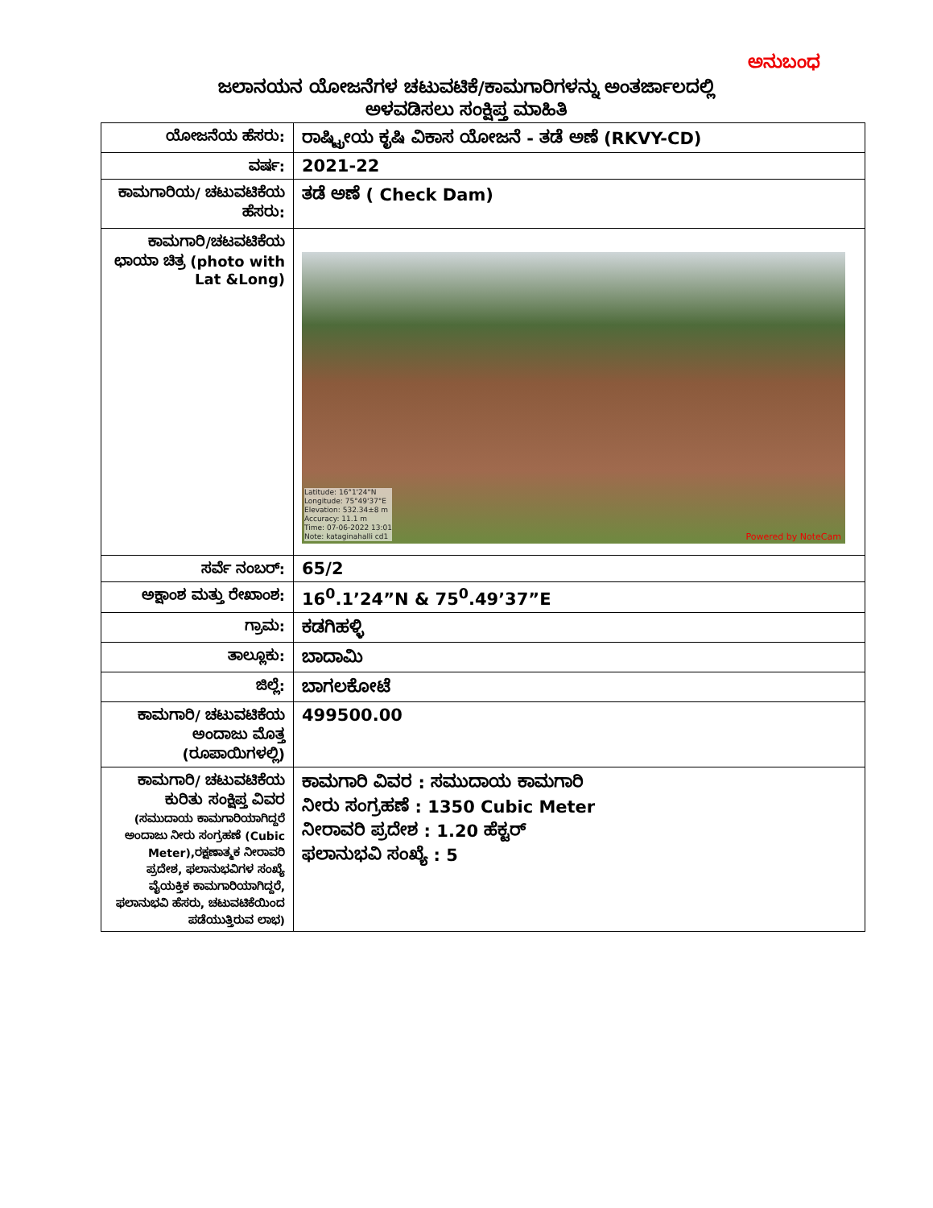ಅನುಬಂಧ
ಜಲಾನಯನ ಯೋಜನೆಗಳ ಚಟುವಟಿಕೆ/ಕಾಮಗಾರಿಗಳನ್ನು ಅಂತರ್ಜಾಲದಲ್ಲಿ
ಅಳವಡಿಸಲು ಸಂಕ್ಷಿಪ್ತ ಮಾಹಿತಿ
| ಯೋಜನೆಯ ಹೆಸರು: | ರಾಷ್ಟ್ರೀಯ ಕೃಷಿ ವಿಕಾಸ ಯೋಜನೆ - ತಡೆ ಅಣೆ (RKVY-CD) |
| ವರ್ಷ: | 2021-22 |
| ಕಾಮಗಾರಿಯ/ ಚಟುವಟಿಕೆಯ ಹೆಸರು: | ತಡೆ ಅಣೆ ( Check Dam) |
| ಕಾಮಗಾರಿ/ಚಟವಟಿಕೆಯ ಛಾಯಾ ಚಿತ್ರ (photo with Lat &Long) | Latitude: 16°1'24"N Longitude: 75°49'37"E Elevation: 532.34±8 m Accuracy: 11.1 m Time: 07-06-2022 13:01 Note: kataginahalli cd1 Powered by NoteCam |
| ಸರ್ವೆ ನಂಬರ್: | 65/2 |
| ಅಕ್ಷಾಂಶ ಮತ್ತು ರೇಖಾಂಶ: | 16<sup>0</sup>.1’24”N & 75<sup>0</sup>.49’37”E |
| ಗ್ರಾಮ: | ಕಡಗಿಹಳ್ಳಿ |
| ತಾಲ್ಲೂಕು: | ಬಾದಾಮಿ |
| ಜಿಲ್ಲೆ: | ಬಾಗಲಕೋಟೆ |
| ಕಾಮಗಾರಿ/ ಚಟುವಟಿಕೆಯ ಅಂದಾಜು ಮೊತ್ತ (ರೂಪಾಯಿಗಳಲ್ಲಿ) | 499500.00 |
| ಕಾಮಗಾರಿ/ ಚಟುವಟಿಕೆಯ ಕುರಿತು ಸಂಕ್ಷಿಪ್ತ ವಿವರ (ಸಮುದಾಯ ಕಾಮಗಾರಿಯಾಗಿದ್ದರೆ ಅಂದಾಜು ನೀರು ಸಂಗ್ರಹಣೆ (Cubic Meter),ರಕ್ಷಣಾತ್ಮಕ ನೀರಾವರಿ ಪ್ರದೇಶ, ಫಲಾನುಭವಿಗಳ ಸಂಖ್ಯೆ ವೈಯಕ್ತಿಕ ಕಾಮಗಾರಿಯಾಗಿದ್ದರೆ, ಫಲಾನುಭವಿ ಹೆಸರು, ಚಟುವಟಿಕೆಯಿಂದ ಪಡೆಯುತ್ತಿರುವ ಲಾಭ) | ಕಾಮಗಾರಿ ವಿವರ : ಸಮುದಾಯ ಕಾಮಗಾರಿ ನೀರು ಸಂಗ್ರಹಣೆ : 1350 Cubic Meter ನೀರಾವರಿ ಪ್ರದೇಶ : 1.20 ಹೆಕ್ಟರ್ ಫಲಾನುಭವಿ ಸಂಖ್ಯೆ : 5 |